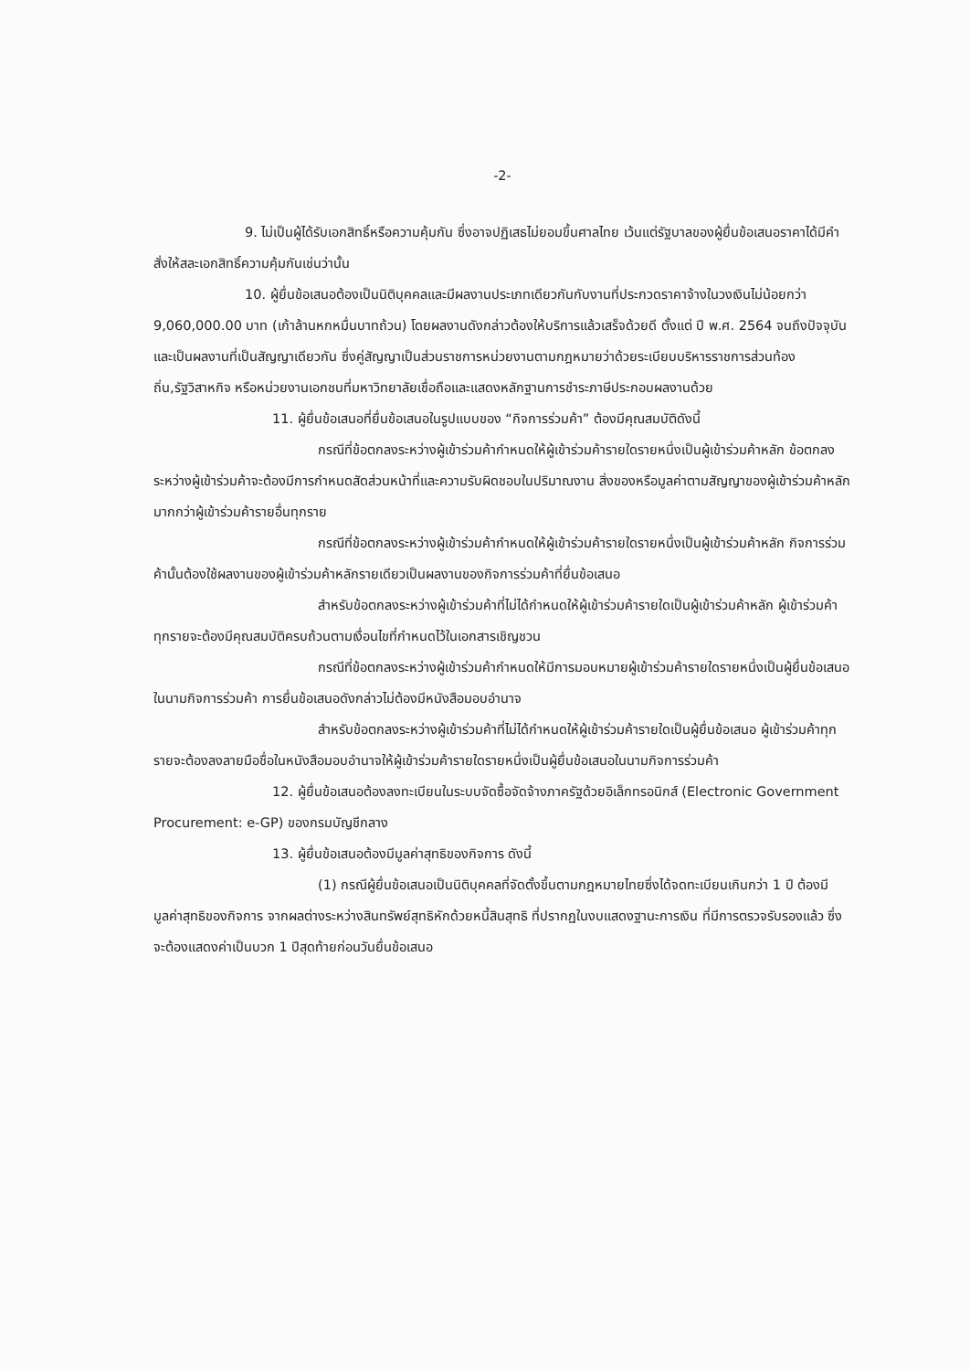-2-
9. ไม่เป็นผู้ได้รับเอกสิทธิ์หรือความคุ้มกัน ซึ่งอาจปฏิเสธไม่ยอมขึ้นศาลไทย เว้นแต่รัฐบาลของผู้ยื่นข้อเสนอราคาได้มีคำสั่งให้สละเอกสิทธิ์ความคุ้มกันเช่นว่านั้น
10. ผู้ยื่นข้อเสนอต้องเป็นนิติบุคคลและมีผลงานประเภทเดียวกันกับงานที่ประกวดราคาจ้างในวงเงินไม่น้อยกว่า 9,060,000.00 บาท (เก้าล้านหกหมื่นบาทถ้วน) โดยผลงานดังกล่าวต้องให้บริการแล้วเสร็จด้วยดี ตั้งแต่ ปี พ.ศ. 2564 จนถึงปัจจุบัน และเป็นผลงานที่เป็นสัญญาเดียวกัน ซึ่งคู่สัญญาเป็นส่วนราชการหน่วยงานตามกฎหมายว่าด้วยระเบียบบริหารราชการส่วนท้องถิ่น,รัฐวิสาหกิจ หรือหน่วยงานเอกชนที่มหาวิทยาลัยเชื่อถือและแสดงหลักฐานการชำระภาษีประกอบผลงานด้วย
11. ผู้ยื่นข้อเสนอที่ยื่นข้อเสนอในรูปแบบของ “กิจการร่วมค้า” ต้องมีคุณสมบัติดังนี้
กรณีที่ข้อตกลงระหว่างผู้เข้าร่วมค้ากำหนดให้ผู้เข้าร่วมค้ารายใดรายหนึ่งเป็นผู้เข้าร่วมค้าหลัก ข้อตกลงระหว่างผู้เข้าร่วมค้าจะต้องมีการกำหนดสัดส่วนหน้าที่และความรับผิดชอบในปริมาณงาน สิ่งของหรือมูลค่าตามสัญญาของผู้เข้าร่วมค้าหลักมากกว่าผู้เข้าร่วมค้ารายอื่นทุกราย
กรณีที่ข้อตกลงระหว่างผู้เข้าร่วมค้ากำหนดให้ผู้เข้าร่วมค้ารายใดรายหนึ่งเป็นผู้เข้าร่วมค้าหลัก กิจการร่วมค้านั้นต้องใช้ผลงานของผู้เข้าร่วมค้าหลักรายเดียวเป็นผลงานของกิจการร่วมค้าที่ยื่นข้อเสนอ
สำหรับข้อตกลงระหว่างผู้เข้าร่วมค้าที่ไม่ได้กำหนดให้ผู้เข้าร่วมค้ารายใดเป็นผู้เข้าร่วมค้าหลัก ผู้เข้าร่วมค้าทุกรายจะต้องมีคุณสมบัติครบถ้วนตามเงื่อนไขที่กำหนดไว้ในเอกสารเชิญชวน
กรณีที่ข้อตกลงระหว่างผู้เข้าร่วมค้ากำหนดให้มีการมอบหมายผู้เข้าร่วมค้ารายใดรายหนึ่งเป็นผู้ยื่นข้อเสนอ ในนามกิจการร่วมค้า การยื่นข้อเสนอดังกล่าวไม่ต้องมีหนังสือมอบอำนาจ
สำหรับข้อตกลงระหว่างผู้เข้าร่วมค้าที่ไม่ได้กำหนดให้ผู้เข้าร่วมค้ารายใดเป็นผู้ยื่นข้อเสนอ ผู้เข้าร่วมค้าทุกรายจะต้องลงลายมือชื่อในหนังสือมอบอำนาจให้ผู้เข้าร่วมค้ารายใดรายหนึ่งเป็นผู้ยื่นข้อเสนอในนามกิจการร่วมค้า
12. ผู้ยื่นข้อเสนอต้องลงทะเบียนในระบบจัดซื้อจัดจ้างภาครัฐด้วยอิเล็กทรอนิกส์ (Electronic Government Procurement: e-GP) ของกรมบัญชีกลาง
13. ผู้ยื่นข้อเสนอต้องมีมูลค่าสุทธิของกิจการ ดังนี้
(1) กรณีผู้ยื่นข้อเสนอเป็นนิติบุคคลที่จัดตั้งขึ้นตามกฎหมายไทยซึ่งได้จดทะเบียนเกินกว่า 1 ปี ต้องมีมูลค่าสุทธิของกิจการ จากผลต่างระหว่างสินทรัพย์สุทธิหักด้วยหนี้สินสุทธิ ที่ปรากฏในงบแสดงฐานะการเงิน ที่มีการตรวจรับรองแล้ว ซึ่งจะต้องแสดงค่าเป็นบวก 1 ปีสุดท้ายก่อนวันยื่นข้อเสนอ